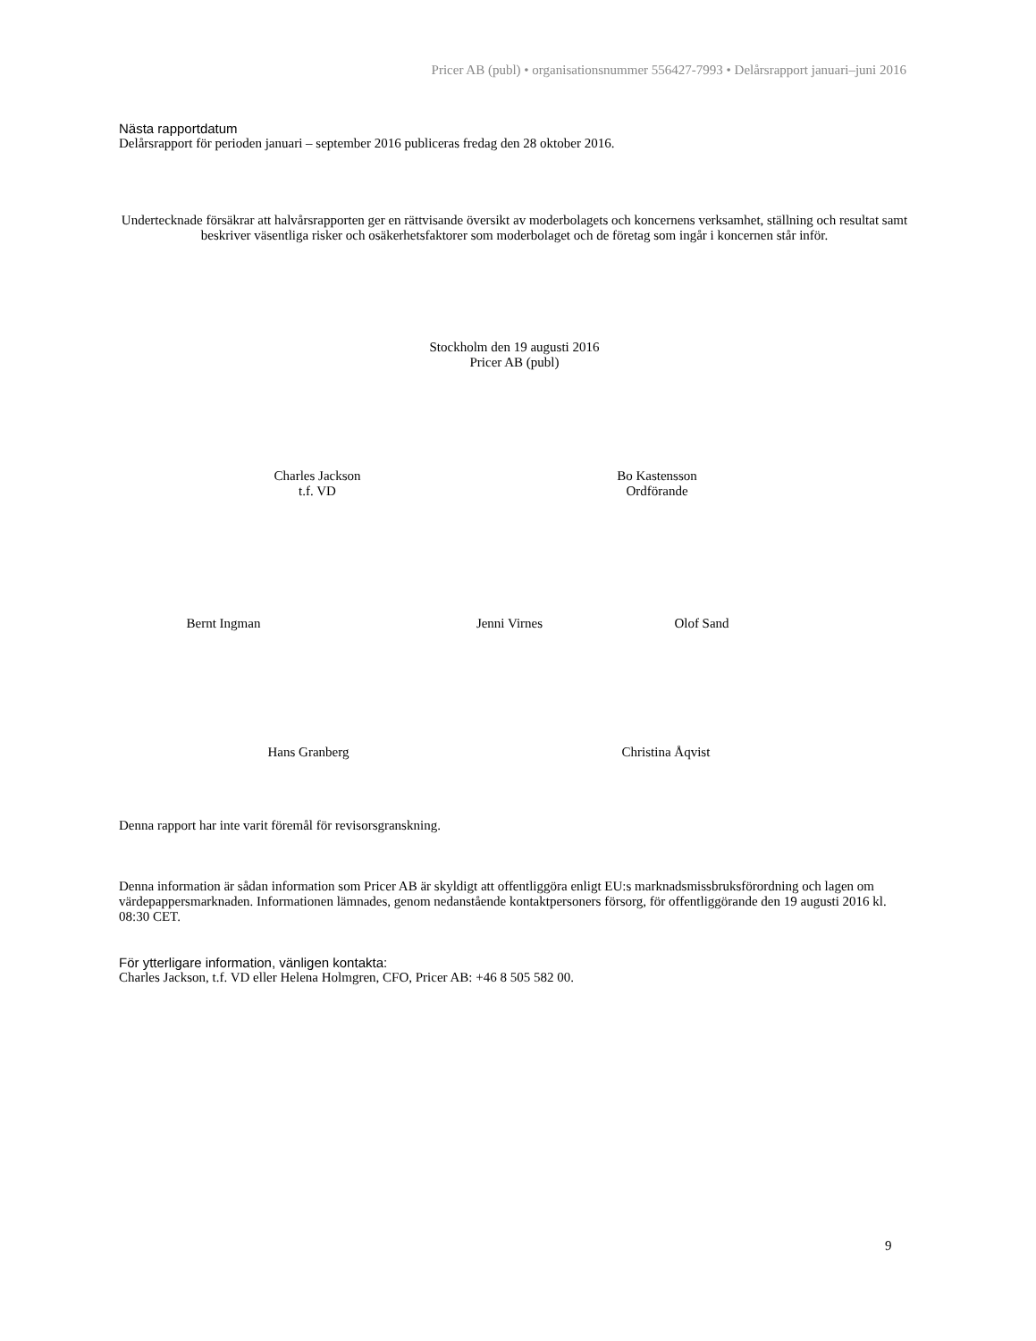Pricer AB (publ) • organisationsnummer 556427-7993 • Delårsrapport januari–juni 2016
Nästa rapportdatum
Delårsrapport för perioden januari – september 2016 publiceras fredag den 28 oktober 2016.
Undertecknade försäkrar att halvårsrapporten ger en rättvisande översikt av moderbolagets och koncernens verksamhet, ställning och resultat samt beskriver väsentliga risker och osäkerhetsfaktorer som moderbolaget och de företag som ingår i koncernen står inför.
Stockholm den 19 augusti 2016
Pricer AB (publ)
Charles Jackson
t.f. VD
Bo Kastensson
Ordförande
Bernt Ingman Jenni Virnes Olof Sand
Hans Granberg Christina Åqvist
Denna rapport har inte varit föremål för revisorsgranskning.
Denna information är sådan information som Pricer AB är skyldigt att offentliggöra enligt EU:s marknadsmissbruksförordning och lagen om värdepappersmarknaden. Informationen lämnades, genom nedanstående kontaktpersoners försorg, för offentliggörande den 19 augusti 2016 kl. 08:30 CET.
För ytterligare information, vänligen kontakta:
Charles Jackson, t.f. VD eller Helena Holmgren, CFO, Pricer AB: +46 8 505 582 00.
9